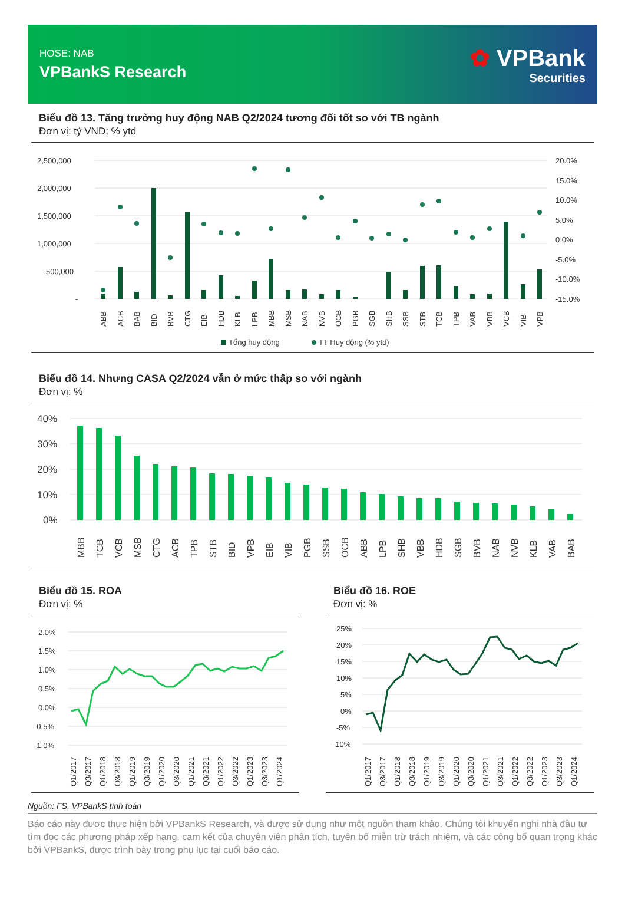HOSE: NAB
VPBankS Research
✿ VPBank
Securities
Biểu đồ 13. Tăng trưởng huy động NAB Q2/2024 tương đối tốt so với TB ngành
Đơn vị: tỷ VND; % ytd
2,500,000
2,000,000
1,500,000
1,000,000
500,000
-
20.0%
15.0%
10.0%
5.0%
0.0%
-5.0%
-10.0%
-15.0%
ABB
ACB
BAB
BID
BVB
CTG
EIB
HDB
KLB
LPB
MBB
MSB
NAB
NVB
OCB
PGB
SGB
SHB
SSB
STB
TCB
TPB
VAB
VBB
VCB
VIB
VPB
Tổng huy động
TT Huy động (% ytd)
Biểu đồ 14. Nhưng CASA Q2/2024 vẫn ở mức thấp so với ngành
Đơn vị: %
40%
30%
20%
10%
0%
MBB
TCB
VCB
MSB
CTG
ACB
TPB
STB
BID
VPB
EIB
VIB
PGB
SSB
OCB
ABB
LPB
SHB
VBB
HDB
SGB
BVB
NAB
NVB
KLB
VAB
BAB
Biểu đồ 15. ROA
Đơn vị: %
2.0%
1.5%
1.0%
0.5%
0.0%
-0.5%
-1.0%
Q1/2017
Q3/2017
Q1/2018
Q3/2018
Q1/2019
Q3/2019
Q1/2020
Q3/2020
Q1/2021
Q3/2021
Q1/2022
Q3/2022
Q1/2023
Q3/2023
Q1/2024
Biểu đồ 16. ROE
Đơn vị: %
25%
20%
15%
10%
5%
0%
-5%
-10%
Q1/2017
Q3/2017
Q1/2018
Q3/2018
Q1/2019
Q3/2019
Q1/2020
Q3/2020
Q1/2021
Q3/2021
Q1/2022
Q3/2022
Q1/2023
Q3/2023
Q1/2024
Nguồn: FS, VPBankS tính toán
Báo cáo này được thực hiện bởi VPBankS Research, và được sử dụng như một nguồn tham khảo. Chúng tôi khuyến nghị nhà đầu tư tìm đọc các phương pháp xếp hạng, cam kết của chuyên viên phân tích, tuyên bố miễn trừ trách nhiệm, và các công bố quan trọng khác bởi VPBankS, được trình bày trong phụ lục tại cuối báo cáo.